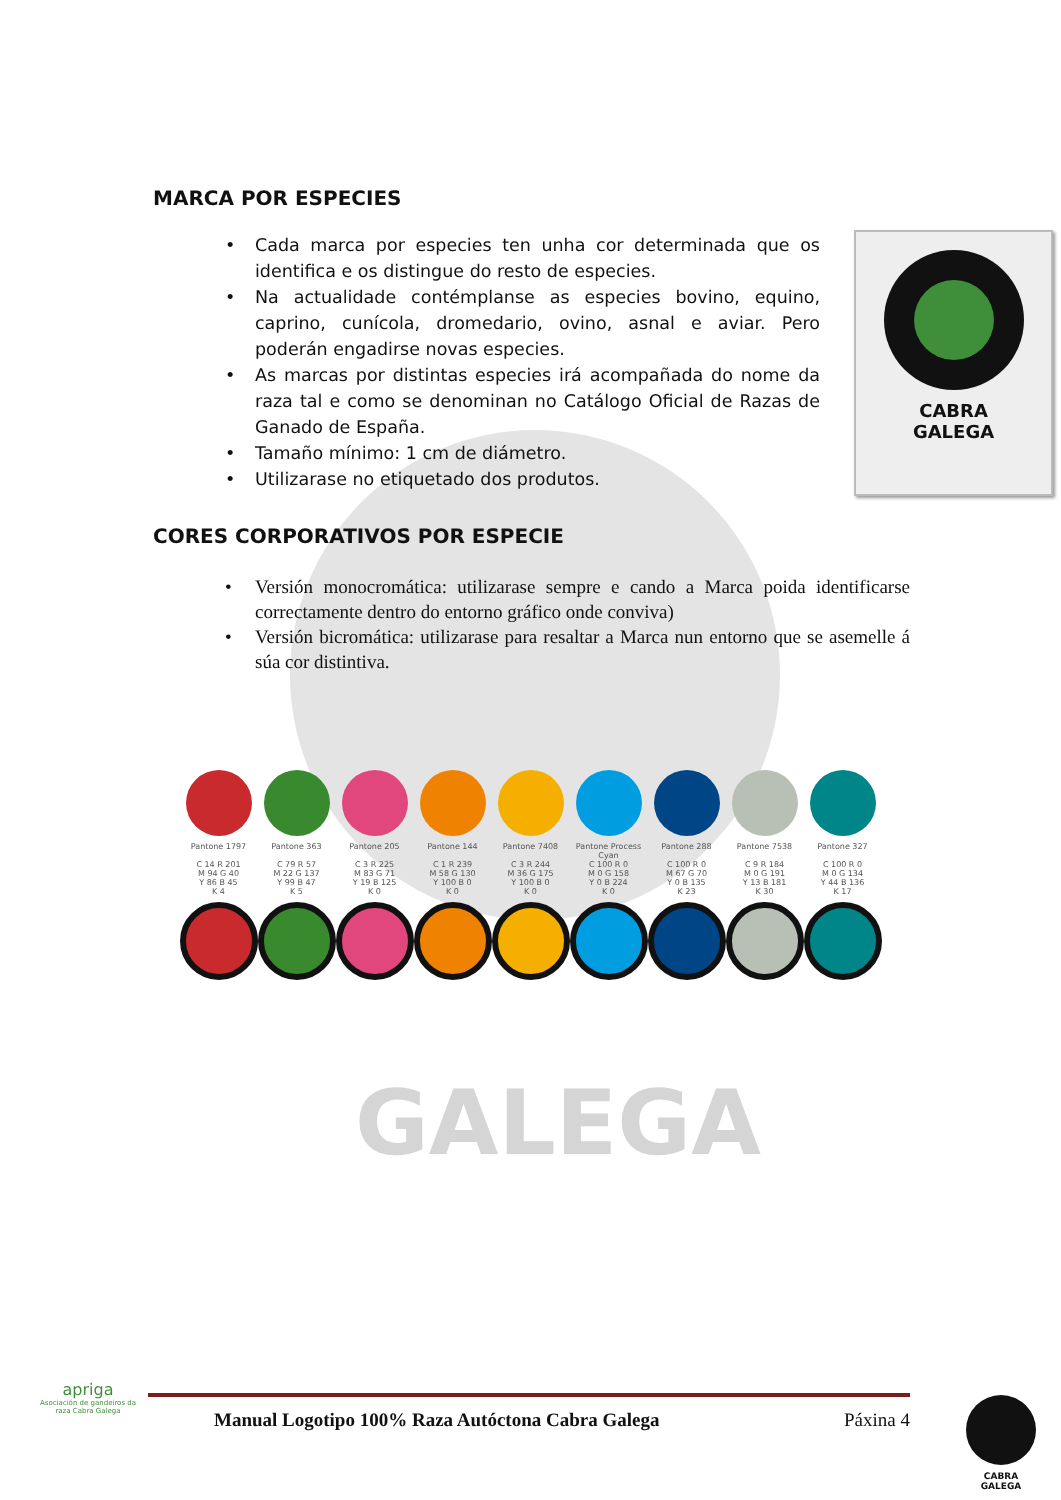GALEGA
MARCA POR ESPECIES
• Cada marca por especies ten unha cor determinada que os identifica e os distingue do resto de especies.
• Na actualidade contémplanse as especies bovino, equino, caprino, cunícola, dromedario, ovino, asnal e aviar. Pero poderán engadirse novas especies.
• As marcas por distintas especies irá acompañada do nome da raza tal e como se denominan no Catálogo Oficial de Razas de Ganado de España.
• Tamaño mínimo: 1 cm de diámetro.
• Utilizarase no etiquetado dos produtos.
CABRA
GALEGA
CORES CORPORATIVOS POR ESPECIE
• Versión monocromática: utilizarase sempre e cando a Marca poida identificarse correctamente dentro do entorno gráfico onde conviva)
• Versión bicromática: utilizarase para resaltar a Marca nun entorno que se asemelle á súa cor distintiva.
| Pantone 1797 | Pantone 363 | Pantone 205 | Pantone 144 | Pantone 7408 | Pantone Process Cyan | Pantone 288 | Pantone 7538 | Pantone 327 |
| C 14 R 201 M 94 G 40 Y 86 B 45 K 4 | C 79 R 57 M 22 G 137 Y 99 B 47 K 5 | C 3 R 225 M 83 G 71 Y 19 B 125 K 0 | C 1 R 239 M 58 G 130 Y 100 B 0 K 0 | C 3 R 244 M 36 G 175 Y 100 B 0 K 0 | C 100 R 0 M 0 G 158 Y 0 B 224 K 0 | C 100 R 0 M 67 G 70 Y 0 B 135 K 23 | C 9 R 184 M 0 G 191 Y 13 B 181 K 30 | C 100 R 0 M 0 G 134 Y 44 B 136 K 17 |
Manual Logotipo 100% Raza Autóctona Cabra Galega Páxina 4
apriga
Asociación de gandeiros da raza Cabra Galega
CABRA
GALEGA